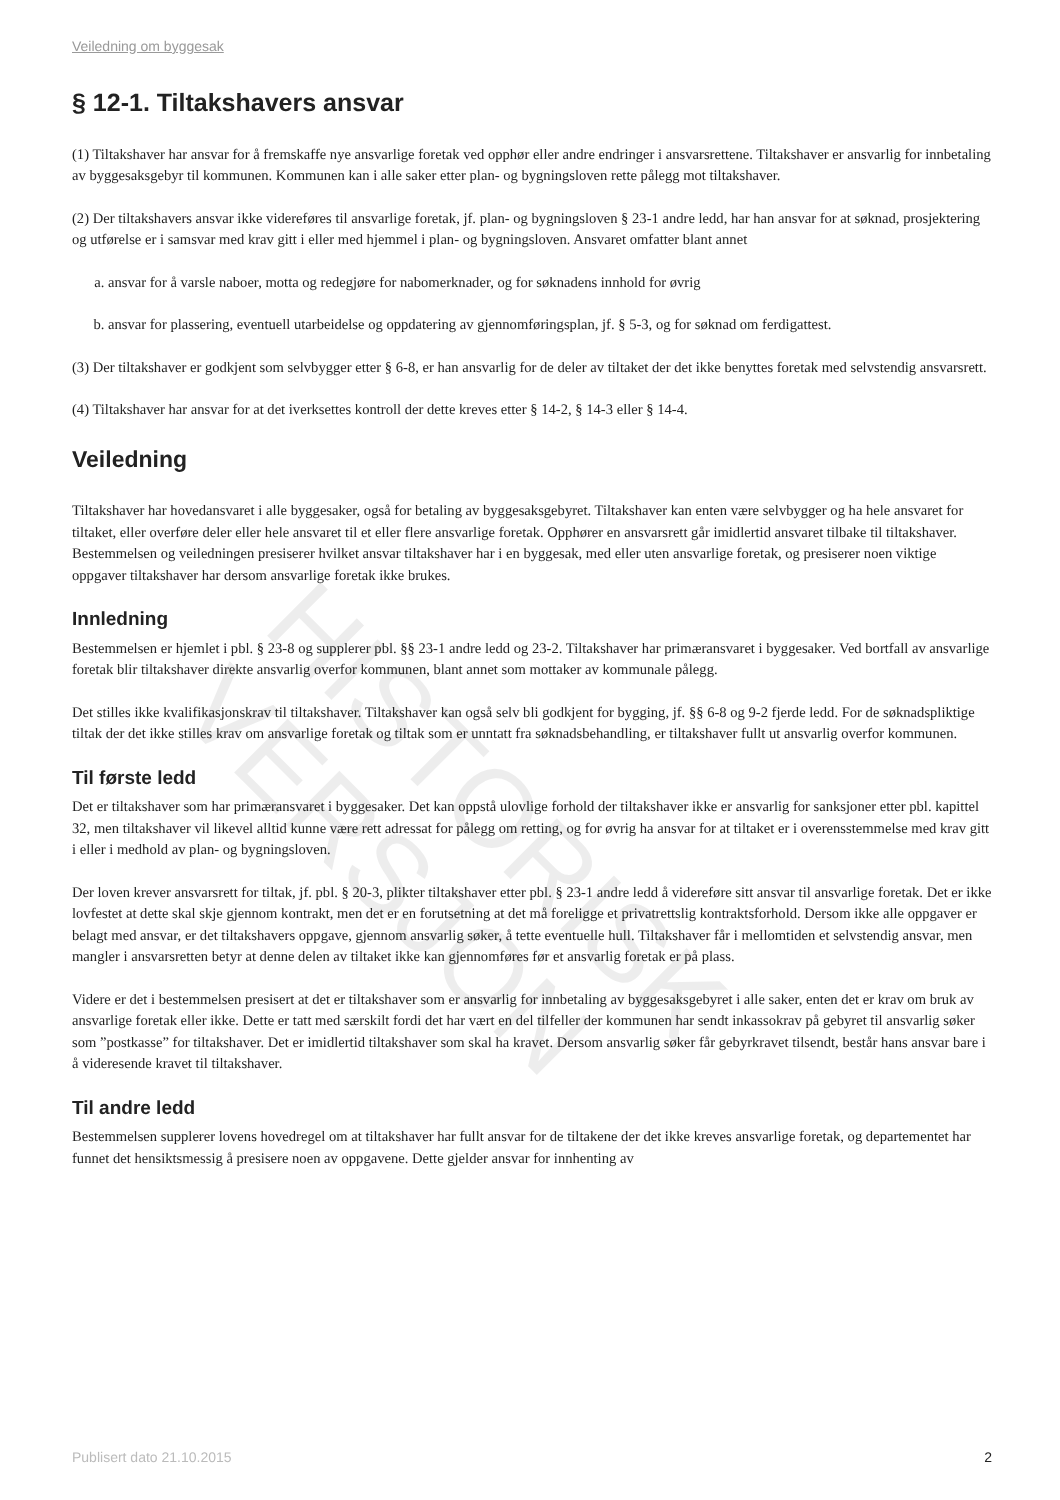HISTORISK
VERSJON
Veiledning om byggesak
§ 12-1. Tiltakshavers ansvar
(1) Tiltakshaver har ansvar for å fremskaffe nye ansvarlige foretak ved opphør eller andre endringer i ansvarsrettene. Tiltakshaver er ansvarlig for innbetaling av byggesaksgebyr til kommunen. Kommunen kan i alle saker etter plan- og bygningsloven rette pålegg mot tiltakshaver.
(2) Der tiltakshavers ansvar ikke videreføres til ansvarlige foretak, jf. plan- og bygningsloven § 23-1 andre ledd, har han ansvar for at søknad, prosjektering og utførelse er i samsvar med krav gitt i eller med hjemmel i plan- og bygningsloven. Ansvaret omfatter blant annet
a. ansvar for å varsle naboer, motta og redegjøre for nabomerknader, og for søknadens innhold for øvrig
b. ansvar for plassering, eventuell utarbeidelse og oppdatering av gjennomføringsplan, jf. § 5-3, og for søknad om ferdigattest.
(3) Der tiltakshaver er godkjent som selvbygger etter § 6-8, er han ansvarlig for de deler av tiltaket der det ikke benyttes foretak med selvstendig ansvarsrett.
(4) Tiltakshaver har ansvar for at det iverksettes kontroll der dette kreves etter § 14-2, § 14-3 eller § 14-4.
Veiledning
Tiltakshaver har hovedansvaret i alle byggesaker, også for betaling av byggesaksgebyret. Tiltakshaver kan enten være selvbygger og ha hele ansvaret for tiltaket, eller overføre deler eller hele ansvaret til et eller flere ansvarlige foretak. Opphører en ansvarsrett går imidlertid ansvaret tilbake til tiltakshaver. Bestemmelsen og veiledningen presiserer hvilket ansvar tiltakshaver har i en byggesak, med eller uten ansvarlige foretak, og presiserer noen viktige oppgaver tiltakshaver har dersom ansvarlige foretak ikke brukes.
Innledning
Bestemmelsen er hjemlet i pbl. § 23-8 og supplerer pbl. §§ 23-1 andre ledd og 23-2. Tiltakshaver har primæransvaret i byggesaker. Ved bortfall av ansvarlige foretak blir tiltakshaver direkte ansvarlig overfor kommunen, blant annet som mottaker av kommunale pålegg.
Det stilles ikke kvalifikasjonskrav til tiltakshaver. Tiltakshaver kan også selv bli godkjent for bygging, jf. §§ 6-8 og 9-2 fjerde ledd. For de søknadspliktige tiltak der det ikke stilles krav om ansvarlige foretak og tiltak som er unntatt fra søknadsbehandling, er tiltakshaver fullt ut ansvarlig overfor kommunen.
Til første ledd
Det er tiltakshaver som har primæransvaret i byggesaker. Det kan oppstå ulovlige forhold der tiltakshaver ikke er ansvarlig for sanksjoner etter pbl. kapittel 32, men tiltakshaver vil likevel alltid kunne være rett adressat for pålegg om retting, og for øvrig ha ansvar for at tiltaket er i overensstemmelse med krav gitt i eller i medhold av plan- og bygningsloven.
Der loven krever ansvarsrett for tiltak, jf. pbl. § 20-3, plikter tiltakshaver etter pbl. § 23-1 andre ledd å videreføre sitt ansvar til ansvarlige foretak. Det er ikke lovfestet at dette skal skje gjennom kontrakt, men det er en forutsetning at det må foreligge et privatrettslig kontraktsforhold. Dersom ikke alle oppgaver er belagt med ansvar, er det tiltakshavers oppgave, gjennom ansvarlig søker, å tette eventuelle hull. Tiltakshaver får i mellomtiden et selvstendig ansvar, men mangler i ansvarsretten betyr at denne delen av tiltaket ikke kan gjennomføres før et ansvarlig foretak er på plass.
Videre er det i bestemmelsen presisert at det er tiltakshaver som er ansvarlig for innbetaling av byggesaksgebyret i alle saker, enten det er krav om bruk av ansvarlige foretak eller ikke. Dette er tatt med særskilt fordi det har vært en del tilfeller der kommunen har sendt inkassokrav på gebyret til ansvarlig søker som ”postkasse” for tiltakshaver. Det er imidlertid tiltakshaver som skal ha kravet. Dersom ansvarlig søker får gebyrkravet tilsendt, består hans ansvar bare i å videresende kravet til tiltakshaver.
Til andre ledd
Bestemmelsen supplerer lovens hovedregel om at tiltakshaver har fullt ansvar for de tiltakene der det ikke kreves ansvarlige foretak, og departementet har funnet det hensiktsmessig å presisere noen av oppgavene. Dette gjelder ansvar for innhenting av
Publisert dato 21.10.2015 2